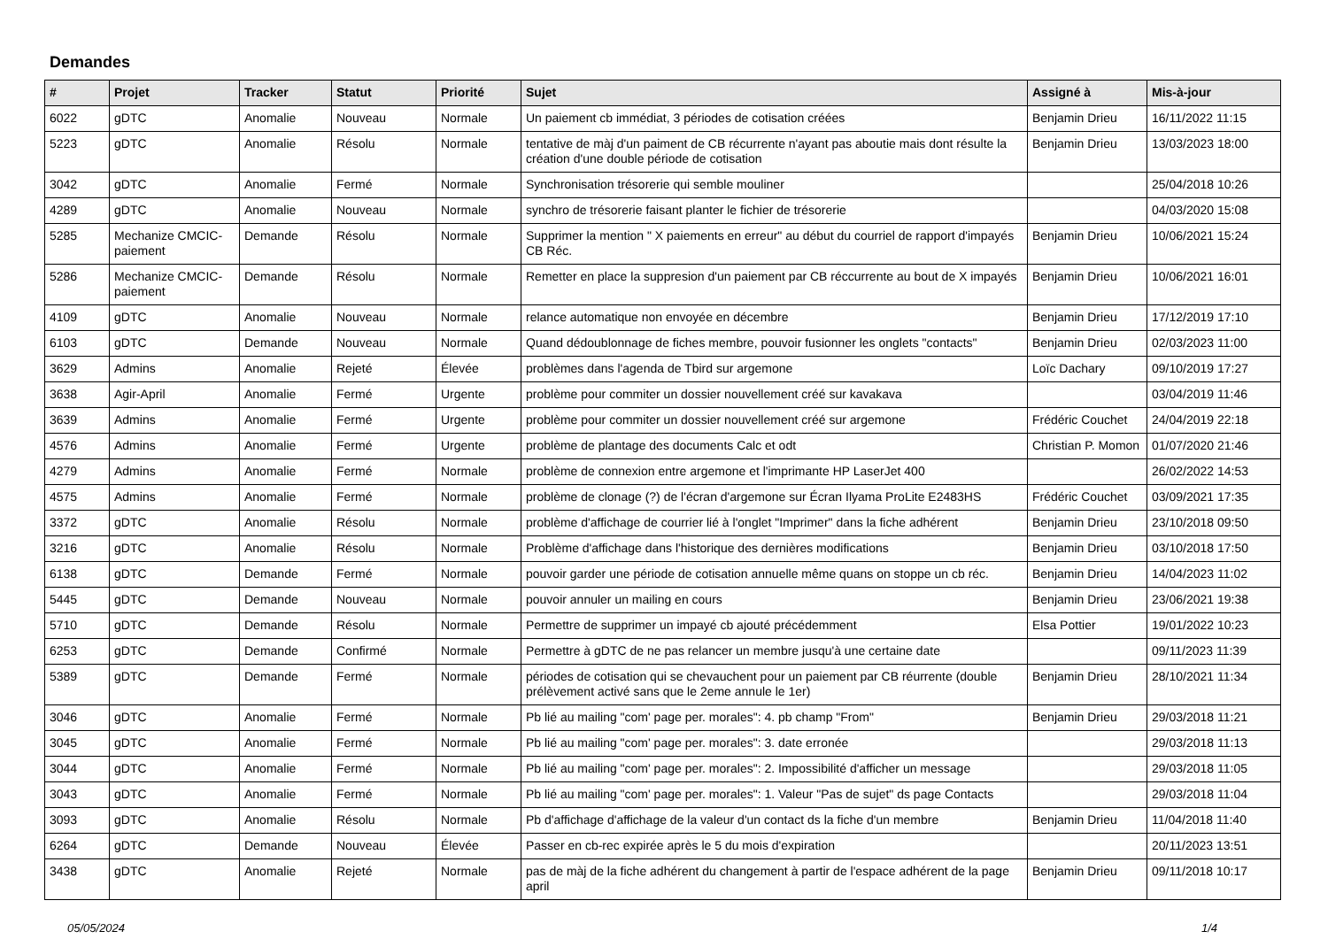Demandes
| # | Projet | Tracker | Statut | Priorité | Sujet | Assigné à | Mis-à-jour |
| --- | --- | --- | --- | --- | --- | --- | --- |
| 6022 | gDTC | Anomalie | Nouveau | Normale | Un paiement cb immédiat, 3 périodes de cotisation créées | Benjamin Drieu | 16/11/2022 11:15 |
| 5223 | gDTC | Anomalie | Résolu | Normale | tentative de màj d'un paiment de CB récurrente n'ayant pas aboutie mais dont résulte la création d'une double période de cotisation | Benjamin Drieu | 13/03/2023 18:00 |
| 3042 | gDTC | Anomalie | Fermé | Normale | Synchronisation trésorerie qui semble mouliner | | 25/04/2018 10:26 |
| 4289 | gDTC | Anomalie | Nouveau | Normale | synchro de trésorerie faisant planter le fichier de trésorerie | | 04/03/2020 15:08 |
| 5285 | Mechanize CMCIC-paiement | Demande | Résolu | Normale | Supprimer la mention " X paiements en erreur" au début du courriel de rapport d'impayés CB Réc. | Benjamin Drieu | 10/06/2021 15:24 |
| 5286 | Mechanize CMCIC-paiement | Demande | Résolu | Normale | Remetter en place la suppresion d'un paiement par CB réccurrente au bout de X impayés | Benjamin Drieu | 10/06/2021 16:01 |
| 4109 | gDTC | Anomalie | Nouveau | Normale | relance automatique non envoyée en décembre | Benjamin Drieu | 17/12/2019 17:10 |
| 6103 | gDTC | Demande | Nouveau | Normale | Quand dédoublonnage de fiches membre, pouvoir fusionner les onglets "contacts" | Benjamin Drieu | 02/03/2023 11:00 |
| 3629 | Admins | Anomalie | Rejeté | Élevée | problèmes dans l'agenda de Tbird sur argemone | Loïc Dachary | 09/10/2019 17:27 |
| 3638 | Agir-April | Anomalie | Fermé | Urgente | problème pour commiter un dossier nouvellement créé sur kavakava | | 03/04/2019 11:46 |
| 3639 | Admins | Anomalie | Fermé | Urgente | problème pour commiter un dossier nouvellement créé sur argemone | Frédéric Couchet | 24/04/2019 22:18 |
| 4576 | Admins | Anomalie | Fermé | Urgente | problème de plantage des documents Calc et odt | Christian P. Momon | 01/07/2020 21:46 |
| 4279 | Admins | Anomalie | Fermé | Normale | problème de connexion entre argemone et l'imprimante HP LaserJet 400 | | 26/02/2022 14:53 |
| 4575 | Admins | Anomalie | Fermé | Normale | problème de clonage (?) de l'écran d'argemone sur Écran Ilyama ProLite E2483HS | Frédéric Couchet | 03/09/2021 17:35 |
| 3372 | gDTC | Anomalie | Résolu | Normale | problème d'affichage de courrier lié à l'onglet "Imprimer" dans la fiche adhérent | Benjamin Drieu | 23/10/2018 09:50 |
| 3216 | gDTC | Anomalie | Résolu | Normale | Problème d'affichage dans l'historique des dernières modifications | Benjamin Drieu | 03/10/2018 17:50 |
| 6138 | gDTC | Demande | Fermé | Normale | pouvoir garder une période de cotisation annuelle même quans on stoppe un cb réc. | Benjamin Drieu | 14/04/2023 11:02 |
| 5445 | gDTC | Demande | Nouveau | Normale | pouvoir annuler un mailing en cours | Benjamin Drieu | 23/06/2021 19:38 |
| 5710 | gDTC | Demande | Résolu | Normale | Permettre de supprimer un impayé cb ajouté précédemment | Elsa Pottier | 19/01/2022 10:23 |
| 6253 | gDTC | Demande | Confirmé | Normale | Permettre à gDTC de ne pas relancer un membre jusqu'à une certaine date | | 09/11/2023 11:39 |
| 5389 | gDTC | Demande | Fermé | Normale | périodes de cotisation qui se chevauchent pour un paiement par CB réurrente (double prélèvement activé sans que le 2eme annule le 1er) | Benjamin Drieu | 28/10/2021 11:34 |
| 3046 | gDTC | Anomalie | Fermé | Normale | Pb lié au mailing "com' page per. morales": 4. pb champ "From" | Benjamin Drieu | 29/03/2018 11:21 |
| 3045 | gDTC | Anomalie | Fermé | Normale | Pb lié au mailing "com' page per. morales": 3. date erronée | | 29/03/2018 11:13 |
| 3044 | gDTC | Anomalie | Fermé | Normale | Pb lié au mailing "com' page per. morales": 2. Impossibilité d'afficher un message | | 29/03/2018 11:05 |
| 3043 | gDTC | Anomalie | Fermé | Normale | Pb lié au mailing "com' page per. morales": 1. Valeur "Pas de sujet" ds page Contacts | | 29/03/2018 11:04 |
| 3093 | gDTC | Anomalie | Résolu | Normale | Pb d'affichage d'affichage de la valeur d'un contact ds la fiche d'un membre | Benjamin Drieu | 11/04/2018 11:40 |
| 6264 | gDTC | Demande | Nouveau | Élevée | Passer en cb-rec expirée après le 5 du mois d'expiration | | 20/11/2023 13:51 |
| 3438 | gDTC | Anomalie | Rejeté | Normale | pas de màj de la fiche adhérent du changement à partir de l'espace adhérent de la page april | Benjamin Drieu | 09/11/2018 10:17 |
05/05/2024 1/4